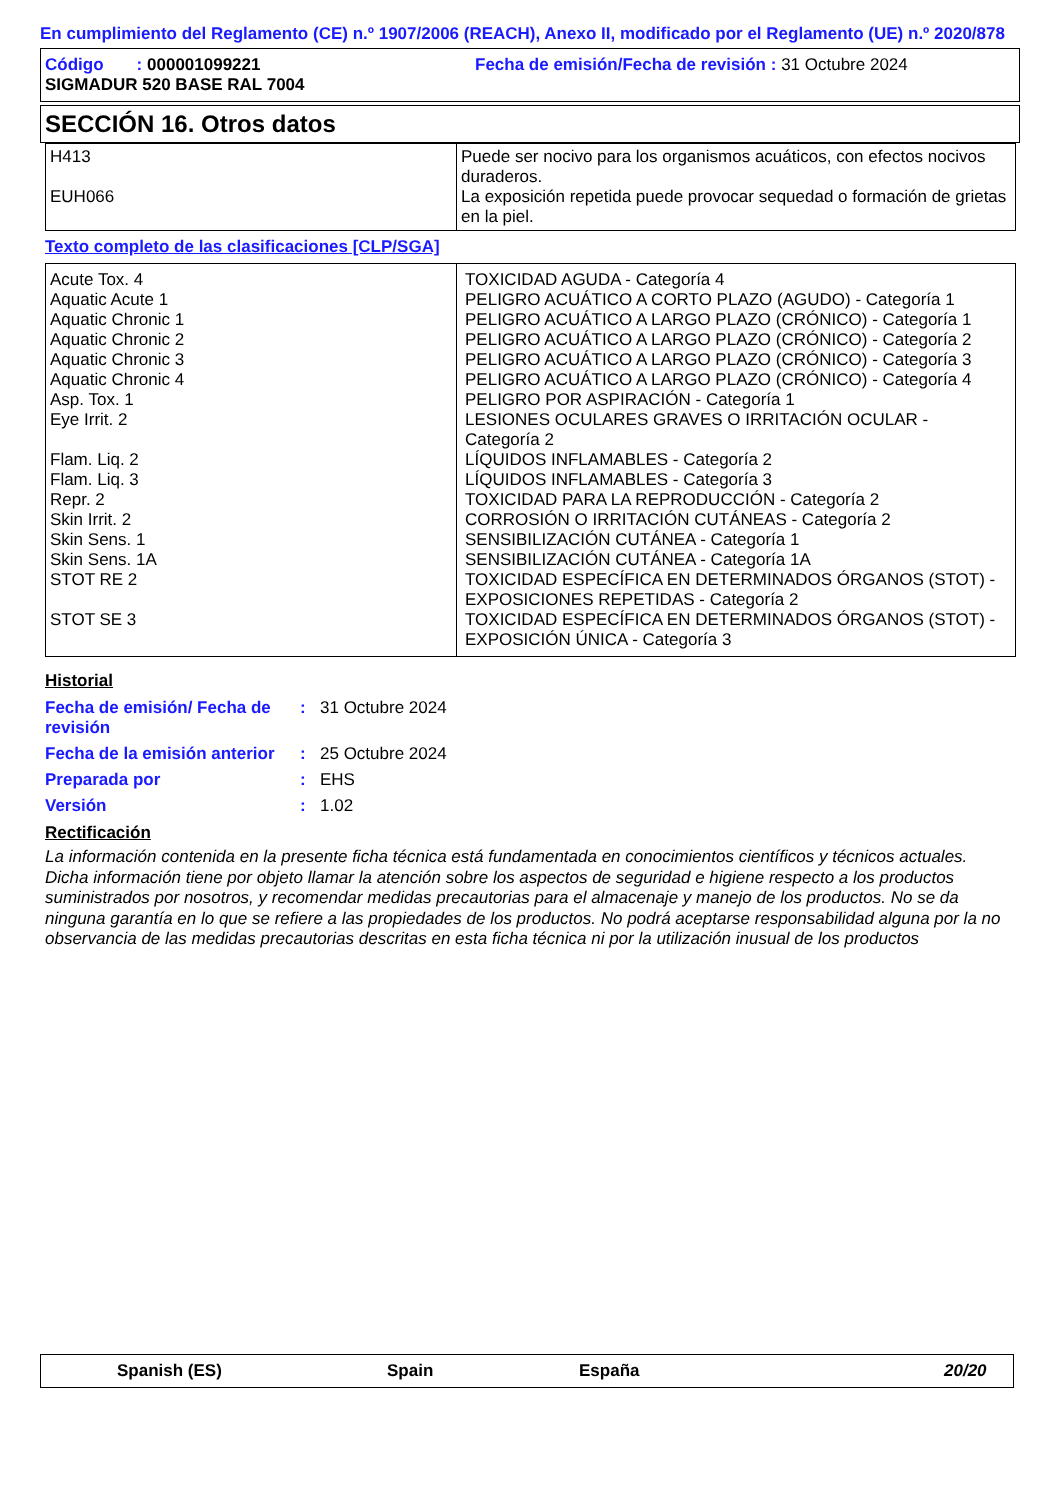En cumplimiento del Reglamento (CE) n.º 1907/2006 (REACH), Anexo II, modificado por el Reglamento (UE) n.º 2020/878
Código : 000001099221
SIGMADUR 520 BASE RAL 7004
Fecha de emisión/Fecha de revisión : 31 Octubre 2024
SECCIÓN 16. Otros datos
| H413 EUH066 | Puede ser nocivo para los organismos acuáticos, con efectos nocivos duraderos. La exposición repetida puede provocar sequedad o formación de grietas en la piel. |
Texto completo de las clasificaciones [CLP/SGA]
| Acute Tox. 4 Aquatic Acute 1 Aquatic Chronic 1 Aquatic Chronic 2 Aquatic Chronic 3 Aquatic Chronic 4 Asp. Tox. 1 Eye Irrit. 2 Flam. Liq. 2 Flam. Liq. 3 Repr. 2 Skin Irrit. 2 Skin Sens. 1 Skin Sens. 1A STOT RE 2 STOT SE 3 | TOXICIDAD AGUDA - Categoría 4 PELIGRO ACUÁTICO A CORTO PLAZO (AGUDO) - Categoría 1 PELIGRO ACUÁTICO A LARGO PLAZO (CRÓNICO) - Categoría 1 PELIGRO ACUÁTICO A LARGO PLAZO (CRÓNICO) - Categoría 2 PELIGRO ACUÁTICO A LARGO PLAZO (CRÓNICO) - Categoría 3 PELIGRO ACUÁTICO A LARGO PLAZO (CRÓNICO) - Categoría 4 PELIGRO POR ASPIRACIÓN - Categoría 1 LESIONES OCULARES GRAVES O IRRITACIÓN OCULAR - Categoría 2 LÍQUIDOS INFLAMABLES - Categoría 2 LÍQUIDOS INFLAMABLES - Categoría 3 TOXICIDAD PARA LA REPRODUCCIÓN - Categoría 2 CORROSIÓN O IRRITACIÓN CUTÁNEAS - Categoría 2 SENSIBILIZACIÓN CUTÁNEA - Categoría 1 SENSIBILIZACIÓN CUTÁNEA - Categoría 1A TOXICIDAD ESPECÍFICA EN DETERMINADOS ÓRGANOS (STOT) - EXPOSICIONES REPETIDAS - Categoría 2 TOXICIDAD ESPECÍFICA EN DETERMINADOS ÓRGANOS (STOT) - EXPOSICIÓN ÚNICA - Categoría 3 |
Historial
| Fecha de emisión/ Fecha de revisión | : | 31 Octubre 2024 |
| Fecha de la emisión anterior | : | 25 Octubre 2024 |
| Preparada por | : | EHS |
| Versión | : | 1.02 |
Rectificación
La información contenida en la presente ficha técnica está fundamentada en conocimientos científicos y técnicos actuales. Dicha información tiene por objeto llamar la atención sobre los aspectos de seguridad e higiene respecto a los productos suministrados por nosotros, y recomendar medidas precautorias para el almacenaje y manejo de los productos. No se da ninguna garantía en lo que se refiere a las propiedades de los productos. No podrá aceptarse responsabilidad alguna por la no observancia de las medidas precautorias descritas en esta ficha técnica ni por la utilización inusual de los productos
Spanish (ES) Spain España 20/20